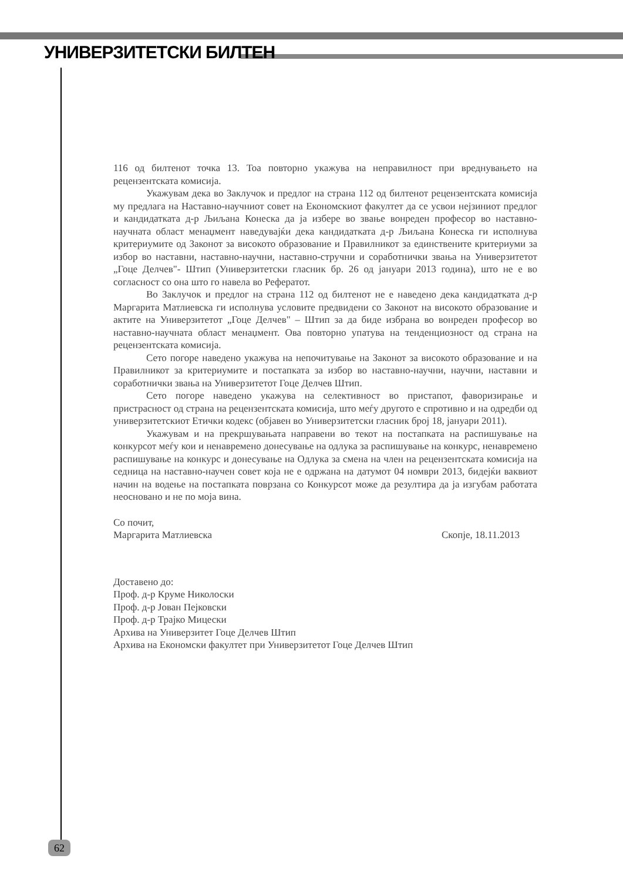УНИВЕРЗИТЕТСКИ БИЛТЕН
116 од билтенот точка 13. Тоа повторно укажува на неправилност при вреднувањето на рецензентската комисија.
Укажувам дека во Заклучок и предлог на страна 112 од билтенот рецензентската комисија му предлага на Наставно-научниот совет на Економскиот факултет да се усвои нејзиниот предлог и кандидатката д-р Љиљана Конеска да ја избере во звање вонреден професор во наставно-научната област менаџмент наведувајќи дека кандидатката д-р Љиљана Конеска ги исполнува критериумите од Законот за високото образование и Правилникот за единствените критериуми за избор во наставни, наставно-научни, наставно-стручни и соработнички звања на Универзитетот „Гоце Делчев"- Штип (Универзитетски гласник бр. 26 од јануари 2013 година), што не е во согласност со она што го навела во Рефератот.
Во Заклучок и предлог на страна 112 од билтенот не е наведено дека кандидатката д-р Маргарита Матлиевска ги исполнува условите предвидени со Законот на високото образование и актите на Универзитетот „Гоце Делчев" – Штип за да биде избрана во вонреден професор во наставно-научната област менаџмент. Ова повторно упатува на тенденциозност од страна на рецензентската комисија.
Сето погоре наведено укажува на непочитување на Законот за високото образование и на Правилникот за критериумите и постапката за избор во наставно-научни, научни, наставни и соработнички звања на Универзитетот Гоце Делчев Штип.
Сето погоре наведено укажува на селективност во пристапот, фаворизирање и пристрасност од страна на рецензентската комисија, што меѓу другото е спротивно и на одредби од универзитетскиот Етички кодекс (објавен во Универзитетски гласник број 18, јануари 2011).
Укажувам и на прекршувањата направени во текот на постапката на распишување на конкурсот меѓу кои и ненавремено донесување на одлука за распишување на конкурс, ненавремено распишување на конкурс и донесување на Одлука за смена на член на рецензентската комисија на седница на наставно-научен совет која не е одржана на датумот 04 номври 2013, бидејќи ваквиот начин на водење на постапката поврзана со Конкурсот може да резултира да ја изгубам работата неосновано и не по моја вина.
Со почит,
Маргарита Матлиевска Скопје, 18.11.2013
Доставено до:
Проф. д-р Круме Николоски
Проф. д-р Јован Пејковски
Проф. д-р Трајко Мицески
Архива на Универзитет Гоце Делчев Штип
Архива на Економски факултет при Универзитетот Гоце Делчев Штип
62